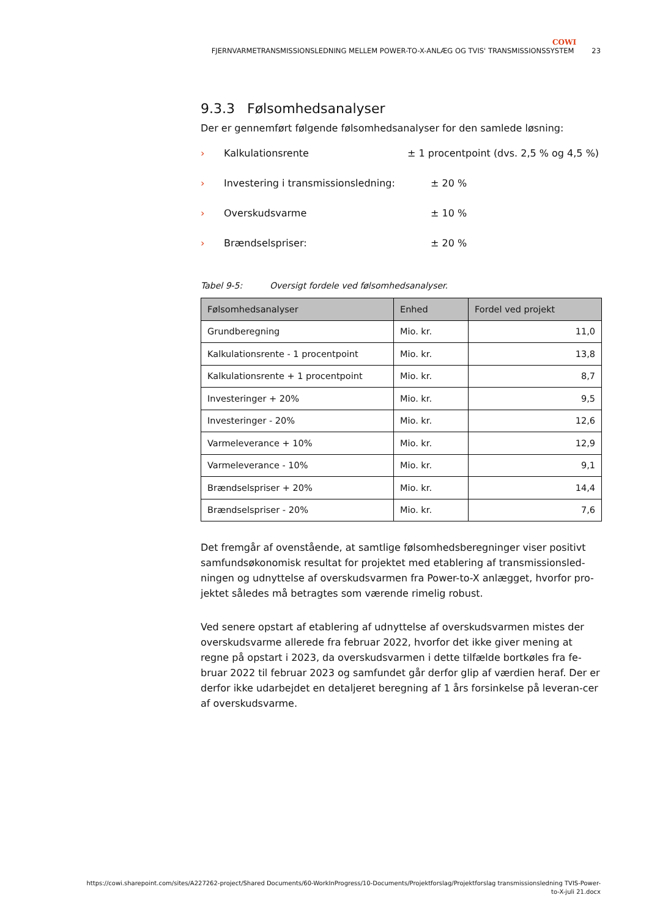COWI
FJERNVARMETRANSMISSIONSLEDNING MELLEM POWER-TO-X-ANLÆG OG TVIS' TRANSMISSIONSSYSTEM 23
9.3.3 Følsomhedsanalyser
Der er gennemført følgende følsomhedsanalyser for den samlede løsning:
› Kalkulationsrente ± 1 procentpoint (dvs. 2,5 % og 4,5 %)
› Investering i transmissionsledning: ± 20 %
› Overskudsvarme ± 10 %
› Brændselspriser: ± 20 %
Tabel 9-5: Oversigt fordele ved følsomhedsanalyser.
| Følsomhedsanalyser | Enhed | Fordel ved projekt |
| --- | --- | --- |
| Grundberegning | Mio. kr. | 11,0 |
| Kalkulationsrente - 1 procentpoint | Mio. kr. | 13,8 |
| Kalkulationsrente + 1 procentpoint | Mio. kr. | 8,7 |
| Investeringer + 20% | Mio. kr. | 9,5 |
| Investeringer - 20% | Mio. kr. | 12,6 |
| Varmeleverance + 10% | Mio. kr. | 12,9 |
| Varmeleverance - 10% | Mio. kr. | 9,1 |
| Brændselspriser + 20% | Mio. kr. | 14,4 |
| Brændselspriser - 20% | Mio. kr. | 7,6 |
Det fremgår af ovenstående, at samtlige følsomhedsberegninger viser positivt samfundsøkonomisk resultat for projektet med etablering af transmissionsled-ningen og udnyttelse af overskudsvarmen fra Power-to-X anlægget, hvorfor pro-jektet således må betragtes som værende rimelig robust.
Ved senere opstart af etablering af udnyttelse af overskudsvarmen mistes der overskudsvarme allerede fra februar 2022, hvorfor det ikke giver mening at regne på opstart i 2023, da overskudsvarmen i dette tilfælde bortkøles fra fe-bruar 2022 til februar 2023 og samfundet går derfor glip af værdien heraf. Der er derfor ikke udarbejdet en detaljeret beregning af 1 års forsinkelse på leveran-cer af overskudsvarme.
https://cowi.sharepoint.com/sites/A227262-project/Shared Documents/60-WorkInProgress/10-Documents/Projektforslag/Projektforslag transmissionsledning TVIS-Power-
to-X-juli 21.docx